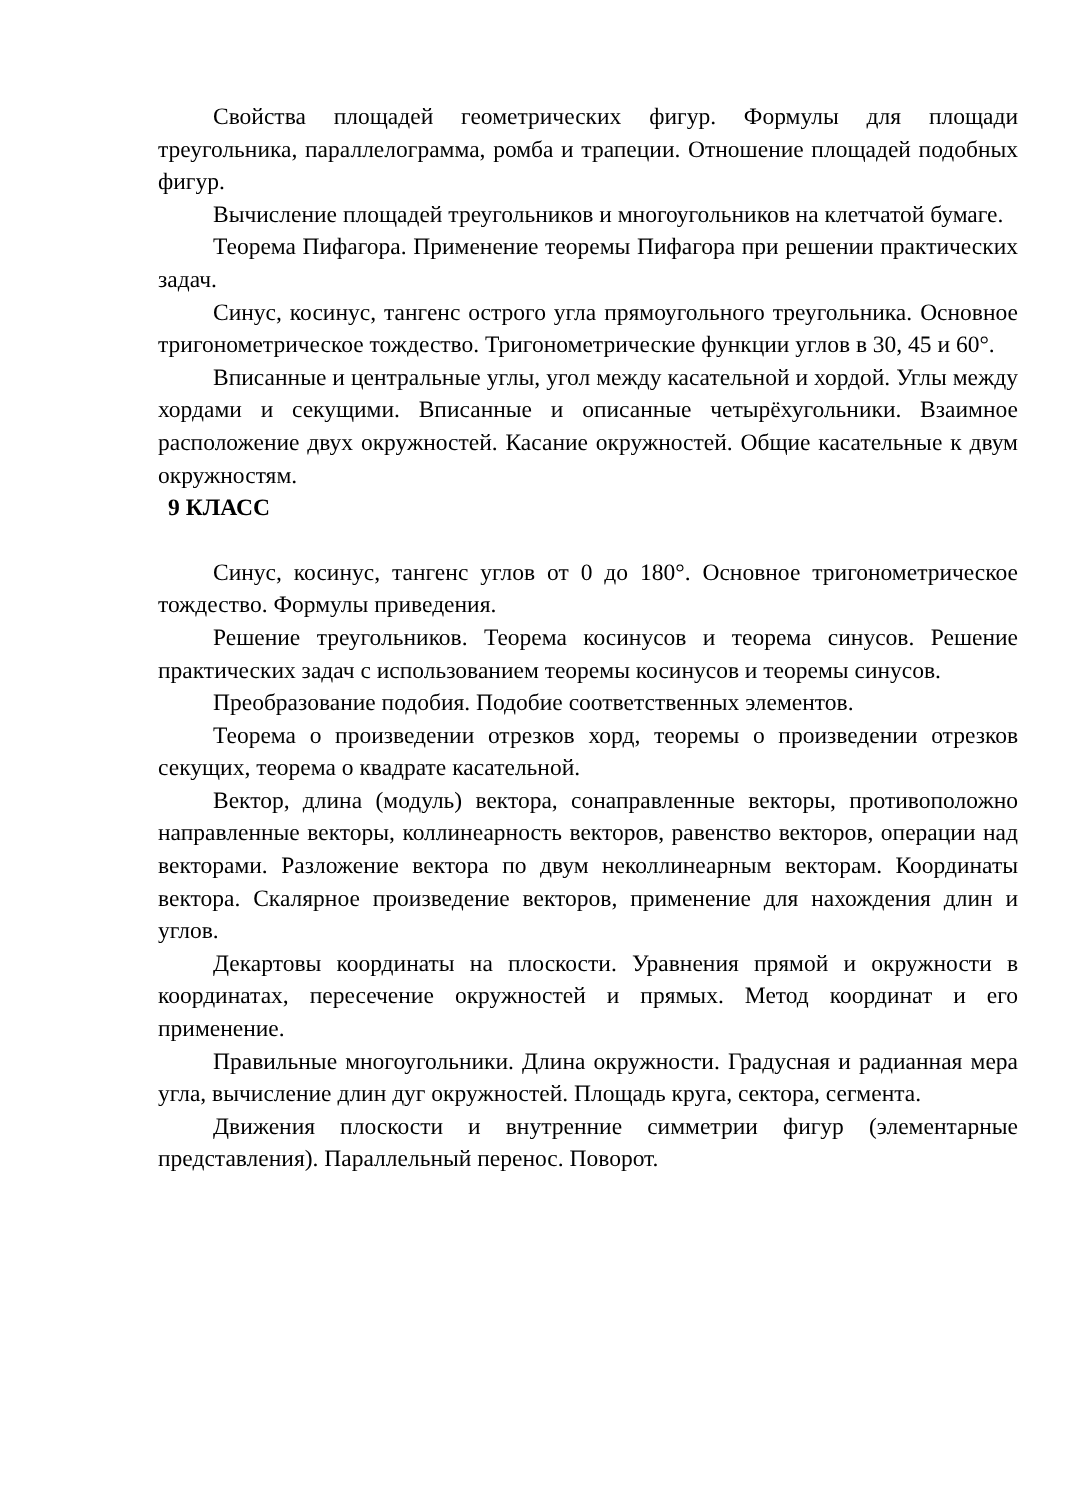Свойства площадей геометрических фигур. Формулы для площади треугольника, параллелограмма, ромба и трапеции. Отношение площадей подобных фигур.
Вычисление площадей треугольников и многоугольников на клетчатой бумаге.
Теорема Пифагора. Применение теоремы Пифагора при решении практических задач.
Синус, косинус, тангенс острого угла прямоугольного треугольника. Основное тригонометрическое тождество. Тригонометрические функции углов в 30, 45 и 60°.
Вписанные и центральные углы, угол между касательной и хордой. Углы между хордами и секущими. Вписанные и описанные четырёхугольники. Взаимное расположение двух окружностей. Касание окружностей. Общие касательные к двум окружностям.
9 КЛАСС
Синус, косинус, тангенс углов от 0 до 180°. Основное тригонометрическое тождество. Формулы приведения.
Решение треугольников. Теорема косинусов и теорема синусов. Решение практических задач с использованием теоремы косинусов и теоремы синусов.
Преобразование подобия. Подобие соответственных элементов.
Теорема о произведении отрезков хорд, теоремы о произведении отрезков секущих, теорема о квадрате касательной.
Вектор, длина (модуль) вектора, сонаправленные векторы, противоположно направленные векторы, коллинеарность векторов, равенство векторов, операции над векторами. Разложение вектора по двум неколлинеарным векторам. Координаты вектора. Скалярное произведение векторов, применение для нахождения длин и углов.
Декартовы координаты на плоскости. Уравнения прямой и окружности в координатах, пересечение окружностей и прямых. Метод координат и его применение.
Правильные многоугольники. Длина окружности. Градусная и радианная мера угла, вычисление длин дуг окружностей. Площадь круга, сектора, сегмента.
Движения плоскости и внутренние симметрии фигур (элементарные представления). Параллельный перенос. Поворот.